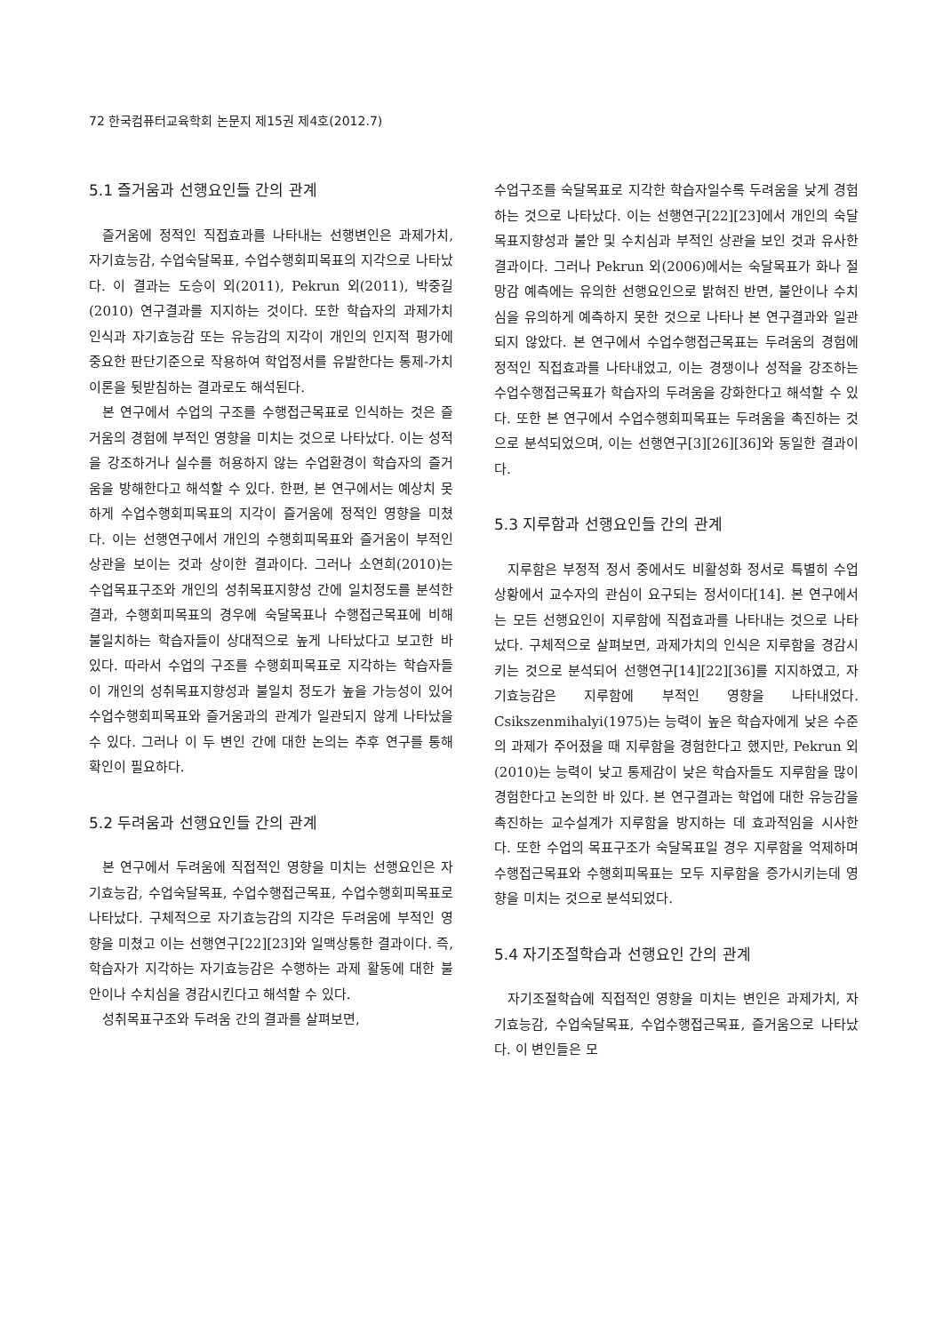72 한국컴퓨터교육학회 논문지 제15권 제4호(2012.7)
5.1 즐거움과 선행요인들 간의 관계
즐거움에 정적인 직접효과를 나타내는 선행변인은 과제가치, 자기효능감, 수업숙달목표, 수업수행회피목표의 지각으로 나타났다. 이 결과는 도승이 외(2011), Pekrun 외(2011), 박중길(2010) 연구결과를 지지하는 것이다. 또한 학습자의 과제가치 인식과 자기효능감 또는 유능감의 지각이 개인의 인지적 평가에 중요한 판단기준으로 작용하여 학업정서를 유발한다는 통제-가치이론을 뒷받침하는 결과로도 해석된다.
본 연구에서 수업의 구조를 수행접근목표로 인식하는 것은 즐거움의 경험에 부적인 영향을 미치는 것으로 나타났다. 이는 성적을 강조하거나 실수를 허용하지 않는 수업환경이 학습자의 즐거움을 방해한다고 해석할 수 있다. 한편, 본 연구에서는 예상치 못하게 수업수행회피목표의 지각이 즐거움에 정적인 영향을 미쳤다. 이는 선행연구에서 개인의 수행회피목표와 즐거움이 부적인 상관을 보이는 것과 상이한 결과이다. 그러나 소연희(2010)는 수업목표구조와 개인의 성취목표지향성 간에 일치정도를 분석한 결과, 수행회피목표의 경우에 숙달목표나 수행접근목표에 비해 불일치하는 학습자들이 상대적으로 높게 나타났다고 보고한 바 있다. 따라서 수업의 구조를 수행회피목표로 지각하는 학습자들이 개인의 성취목표지향성과 불일치 정도가 높을 가능성이 있어 수업수행회피목표와 즐거움과의 관계가 일관되지 않게 나타났을 수 있다. 그러나 이 두 변인 간에 대한 논의는 추후 연구를 통해 확인이 필요하다.
5.2 두려움과 선행요인들 간의 관계
본 연구에서 두려움에 직접적인 영향을 미치는 선행요인은 자기효능감, 수업숙달목표, 수업수행접근목표, 수업수행회피목표로 나타났다. 구체적으로 자기효능감의 지각은 두려움에 부적인 영향을 미쳤고 이는 선행연구[22][23]와 일맥상통한 결과이다. 즉, 학습자가 지각하는 자기효능감은 수행하는 과제 활동에 대한 불안이나 수치심을 경감시킨다고 해석할 수 있다.
성취목표구조와 두려움 간의 결과를 살펴보면,
수업구조를 숙달목표로 지각한 학습자일수록 두려움을 낮게 경험하는 것으로 나타났다. 이는 선행연구[22][23]에서 개인의 숙달목표지향성과 불안 및 수치심과 부적인 상관을 보인 것과 유사한 결과이다. 그러나 Pekrun 외(2006)에서는 숙달목표가 화나 절망감 예측에는 유의한 선행요인으로 밝혀진 반면, 불안이나 수치심을 유의하게 예측하지 못한 것으로 나타나 본 연구결과와 일관되지 않았다. 본 연구에서 수업수행접근목표는 두려움의 경험에 정적인 직접효과를 나타내었고, 이는 경쟁이나 성적을 강조하는 수업수행접근목표가 학습자의 두려움을 강화한다고 해석할 수 있다. 또한 본 연구에서 수업수행회피목표는 두려움을 촉진하는 것으로 분석되었으며, 이는 선행연구[3][26][36]와 동일한 결과이다.
5.3 지루함과 선행요인들 간의 관계
지루함은 부정적 정서 중에서도 비활성화 정서로 특별히 수업상황에서 교수자의 관심이 요구되는 정서이다[14]. 본 연구에서는 모든 선행요인이 지루함에 직접효과를 나타내는 것으로 나타났다. 구체적으로 살펴보면, 과제가치의 인식은 지루함을 경감시키는 것으로 분석되어 선행연구[14][22][36]를 지지하였고, 자기효능감은 지루함에 부적인 영향을 나타내었다. Csikszenmihalyi(1975)는 능력이 높은 학습자에게 낮은 수준의 과제가 주어졌을 때 지루함을 경험한다고 했지만, Pekrun 외(2010)는 능력이 낮고 통제감이 낮은 학습자들도 지루함을 많이 경험한다고 논의한 바 있다. 본 연구결과는 학업에 대한 유능감을 촉진하는 교수설계가 지루함을 방지하는 데 효과적임을 시사한다. 또한 수업의 목표구조가 숙달목표일 경우 지루함을 억제하며 수행접근목표와 수행회피목표는 모두 지루함을 증가시키는데 영향을 미치는 것으로 분석되었다.
5.4 자기조절학습과 선행요인 간의 관계
자기조절학습에 직접적인 영향을 미치는 변인은 과제가치, 자기효능감, 수업숙달목표, 수업수행접근목표, 즐거움으로 나타났다. 이 변인들은 모